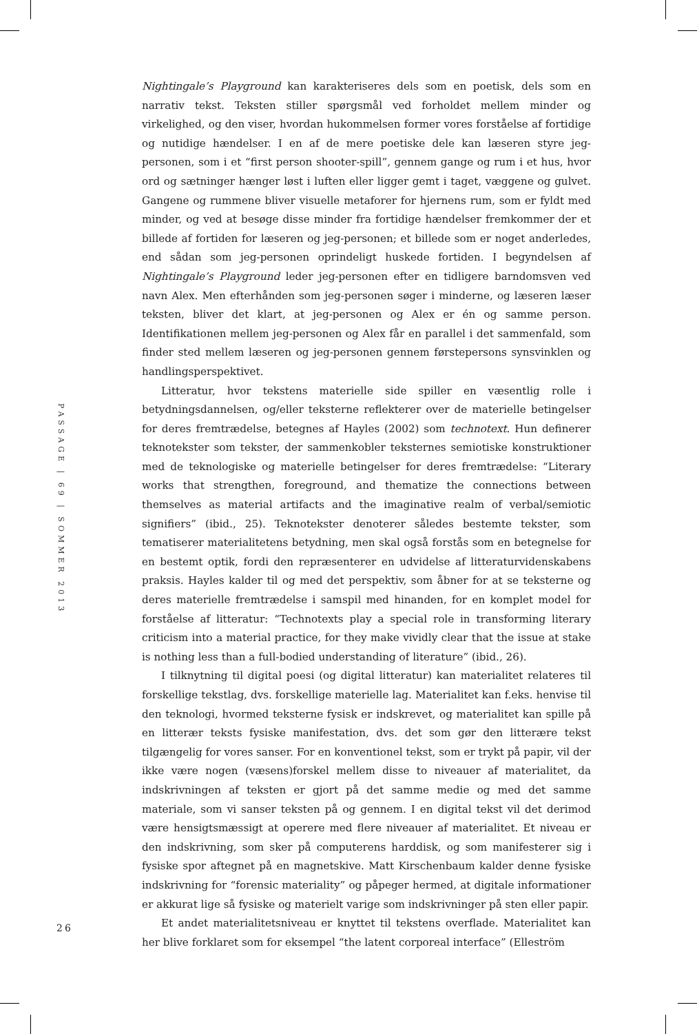PASSAGE | 69 | SOMMER 2013
Nightingale’s Playground kan karakteriseres dels som en poetisk, dels som en narrativ tekst. Teksten stiller spørgsmål ved forholdet mellem minder og virkelighed, og den viser, hvordan hukommelsen former vores forståelse af fortidige og nutidige hændelser. I en af de mere poetiske dele kan læseren styre jeg-personen, som i et “first person shooter-spill”, gennem gange og rum i et hus, hvor ord og sætninger hænger løst i luften eller ligger gemt i taget, væggene og gulvet. Gangene og rummene bliver visuelle metaforer for hjernens rum, som er fyldt med minder, og ved at besøge disse minder fra fortidige hændelser fremkommer der et billede af fortiden for læseren og jeg-personen; et billede som er noget anderledes, end sådan som jeg-personen oprindeligt huskede fortiden. I begyndelsen af Nightingale’s Playground leder jeg-personen efter en tidligere barndomsven ved navn Alex. Men efterhånden som jeg-personen søger i minderne, og læseren læser teksten, bliver det klart, at jeg-personen og Alex er én og samme person. Identifikationen mellem jeg-personen og Alex får en parallel i det sammenfald, som finder sted mellem læseren og jeg-personen gennem førstepersons synsvinklen og handlingsperspektivet.
Litteratur, hvor tekstens materielle side spiller en væsentlig rolle i betydningsdannelsen, og/eller teksterne reflekterer over de materielle betingelser for deres fremtrædelse, betegnes af Hayles (2002) som technotext. Hun definerer teknotekster som tekster, der sammenkobler teksternes semiotiske konstruktioner med de teknologiske og materielle betingelser for deres fremtrædelse: “Literary works that strengthen, foreground, and thematize the connections between themselves as material artifacts and the imaginative realm of verbal/semiotic signifiers” (ibid., 25). Teknotekster denoterer således bestemte tekster, som tematiserer materialitetens betydning, men skal også forstås som en betegnelse for en bestemt optik, fordi den repræsenterer en udvidelse af litteraturvidenskabens praksis. Hayles kalder til og med det perspektiv, som åbner for at se teksterne og deres materielle fremtrædelse i samspil med hinanden, for en komplet model for forståelse af litteratur: “Technotexts play a special role in transforming literary criticism into a material practice, for they make vividly clear that the issue at stake is nothing less than a full-bodied understanding of literature” (ibid., 26).
I tilknytning til digital poesi (og digital litteratur) kan materialitet relateres til forskellige tekstlag, dvs. forskellige materielle lag. Materialitet kan f.eks. henvise til den teknologi, hvormed teksterne fysisk er indskrevet, og materialitet kan spille på en litterær teksts fysiske manifestation, dvs. det som gør den litterære tekst tilgængelig for vores sanser. For en konventionel tekst, som er trykt på papir, vil der ikke være nogen (væsens)forskel mellem disse to niveauer af materialitet, da indskrivningen af teksten er gjort på det samme medie og med det samme materiale, som vi sanser teksten på og gennem. I en digital tekst vil det derimod være hensigtsmæssigt at operere med flere niveauer af materialitet. Et niveau er den indskrivning, som sker på computerens harddisk, og som manifesterer sig i fysiske spor aftegnet på en magnetskive. Matt Kirschenbaum kalder denne fysiske indskrivning for “forensic materiality” og påpeger hermed, at digitale informationer er akkurat lige så fysiske og materielt varige som indskrivninger på sten eller papir.
Et andet materialitetsniveau er knyttet til tekstens overflade. Materialitet kan her blive forklaret som for eksempel “the latent corporeal interface” (Elleström
26